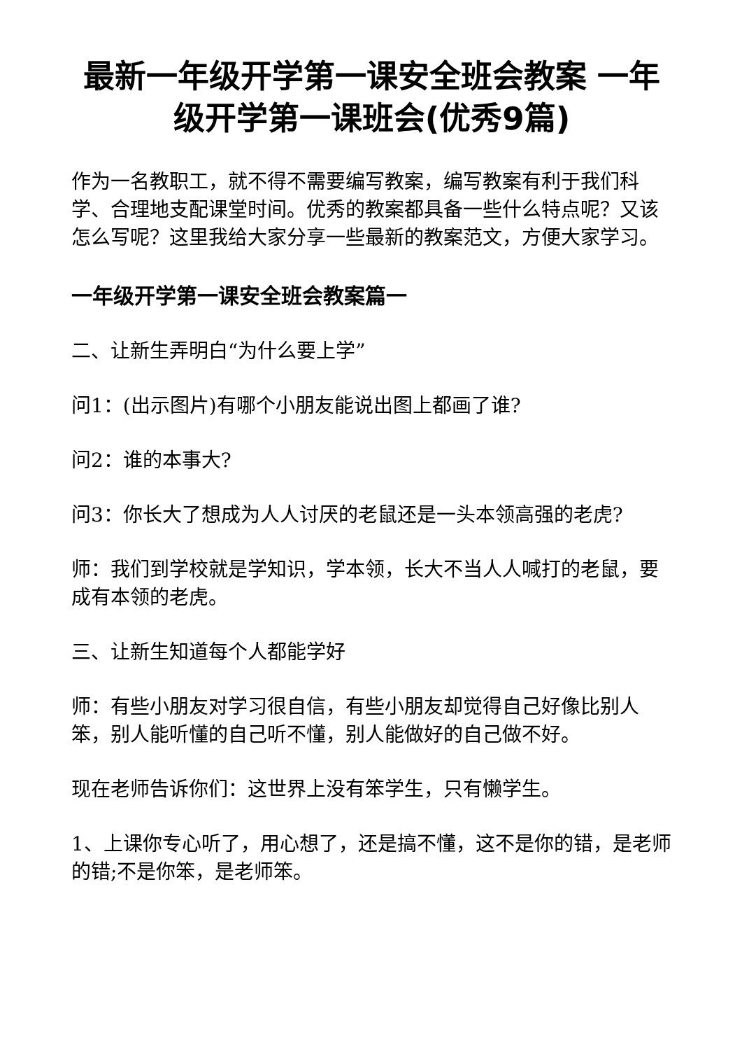最新一年级开学第一课安全班会教案 一年级开学第一课班会(优秀9篇)
作为一名教职工，就不得不需要编写教案，编写教案有利于我们科学、合理地支配课堂时间。优秀的教案都具备一些什么特点呢？又该怎么写呢？这里我给大家分享一些最新的教案范文，方便大家学习。
一年级开学第一课安全班会教案篇一
二、让新生弄明白“为什么要上学”
问1：(出示图片)有哪个小朋友能说出图上都画了谁?
问2：谁的本事大?
问3：你长大了想成为人人讨厌的老鼠还是一头本领高强的老虎?
师：我们到学校就是学知识，学本领，长大不当人人喊打的老鼠，要成有本领的老虎。
三、让新生知道每个人都能学好
师：有些小朋友对学习很自信，有些小朋友却觉得自己好像比别人笨，别人能听懂的自己听不懂，别人能做好的自己做不好。
现在老师告诉你们：这世界上没有笨学生，只有懒学生。
1、上课你专心听了，用心想了，还是搞不懂，这不是你的错，是老师的错;不是你笨，是老师笨。